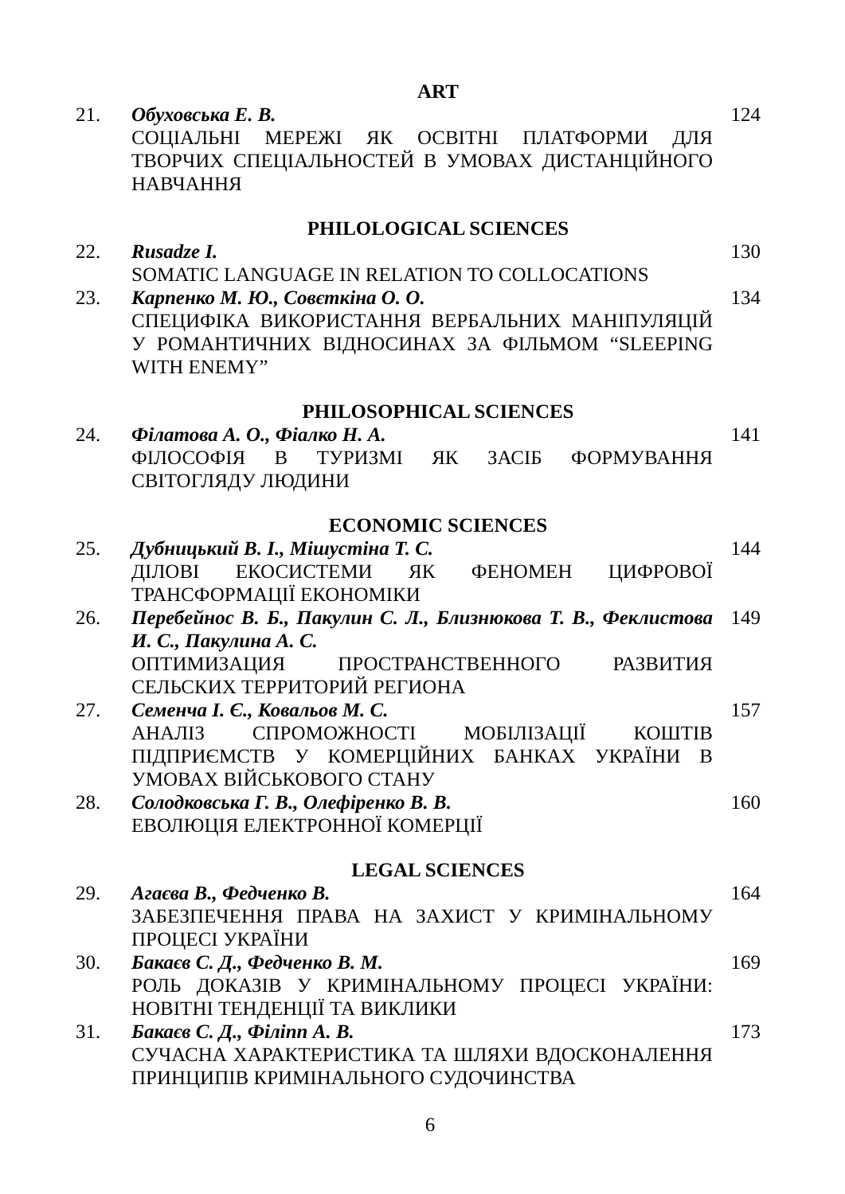ART
| 21. | Обуховська Е. В. СОЦІАЛЬНІ МЕРЕЖІ ЯК ОСВІТНІ ПЛАТФОРМИ ДЛЯ ТВОРЧИХ СПЕЦІАЛЬНОСТЕЙ В УМОВАХ ДИСТАНЦІЙНОГО НАВЧАННЯ | 124 |
PHILOLOGICAL SCIENCES
| 22. | Rusadze I. SOMATIC LANGUAGE IN RELATION TO COLLOCATIONS | 130 |
| 23. | Карпенко М. Ю., Совєткіна О. О. СПЕЦИФІКА ВИКОРИСТАННЯ ВЕРБАЛЬНИХ МАНІПУЛЯЦІЙ У РОМАНТИЧНИХ ВІДНОСИНАХ ЗА ФІЛЬМОМ “SLEEPING WITH ENEMY” | 134 |
PHILOSOPHICAL SCIENCES
| 24. | Філатова А. О., Фіалко Н. А. ФІЛОСОФІЯ В ТУРИЗМІ ЯК ЗАСІБ ФОРМУВАННЯ СВІТОГЛЯДУ ЛЮДИНИ | 141 |
ECONOMIC SCIENCES
| 25. | Дубницький В. І., Мішустіна Т. С. ДІЛОВІ ЕКОСИСТЕМИ ЯК ФЕНОМЕН ЦИФРОВОЇ ТРАНСФОРМАЦІЇ ЕКОНОМІКИ | 144 |
| 26. | Перебейнос В. Б., Пакулин С. Л., Близнюкова Т. В., Феклистова И. С., Пакулина А. С. ОПТИМИЗАЦИЯ ПРОСТРАНСТВЕННОГО РАЗВИТИЯ СЕЛЬСКИХ ТЕРРИТОРИЙ РЕГИОНА | 149 |
| 27. | Семенча І. Є., Ковальов М. С. АНАЛІЗ СПРОМОЖНОСТІ МОБІЛІЗАЦІЇ КОШТІВ ПІДПРИЄМСТВ У КОМЕРЦІЙНИХ БАНКАХ УКРАЇНИ В УМОВАХ ВІЙСЬКОВОГО СТАНУ | 157 |
| 28. | Солодковська Г. В., Олефіренко В. В. ЕВОЛЮЦІЯ ЕЛЕКТРОННОЇ КОМЕРЦІЇ | 160 |
LEGAL SCIENCES
| 29. | Агаєва В., Федченко В. ЗАБЕЗПЕЧЕННЯ ПРАВА НА ЗАХИСТ У КРИМІНАЛЬНОМУ ПРОЦЕСІ УКРАЇНИ | 164 |
| 30. | Бакаєв С. Д., Федченко В. М. РОЛЬ ДОКАЗІВ У КРИМІНАЛЬНОМУ ПРОЦЕСІ УКРАЇНИ: НОВІТНІ ТЕНДЕНЦІЇ ТА ВИКЛИКИ | 169 |
| 31. | Бакаєв С. Д., Філіпп А. В. СУЧАСНА ХАРАКТЕРИСТИКА ТА ШЛЯХИ ВДОСКОНАЛЕННЯ ПРИНЦИПІВ КРИМІНАЛЬНОГО СУДОЧИНСТВА | 173 |
6